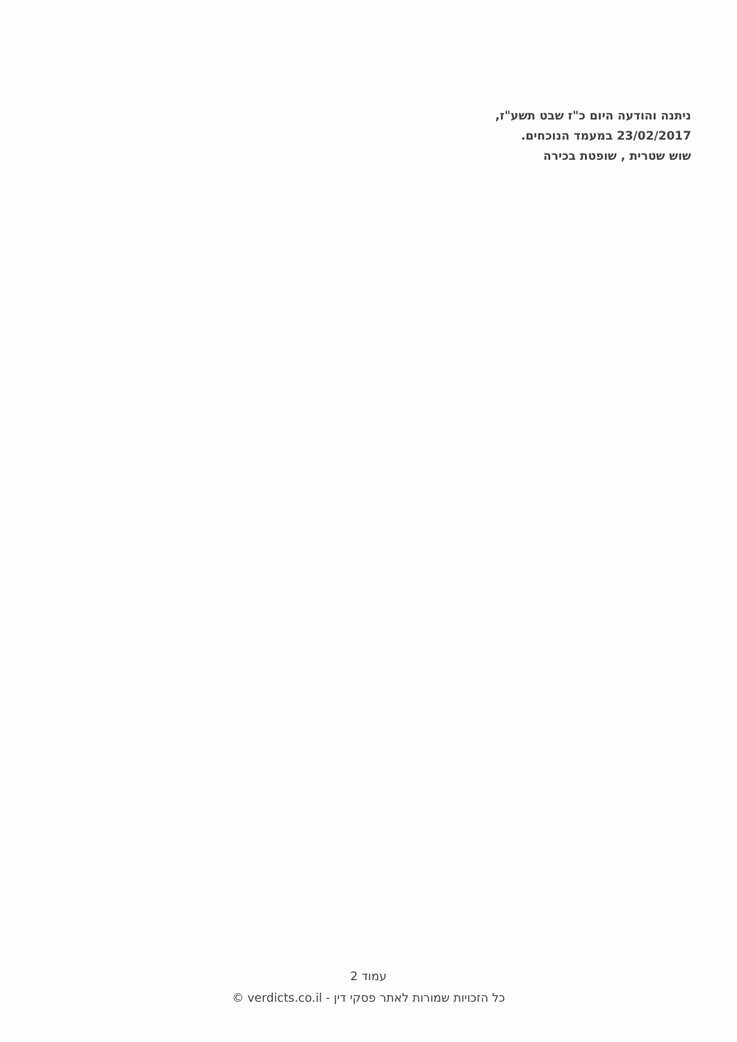ניתנה והודעה היום כ"ז שבט תשע"ז,
23/02/2017 במעמד הנוכחים.
שוש שטרית , שופטת בכירה
עמוד 2
כל הזכויות שמורות לאתר פסקי דין - verdicts.co.il ©